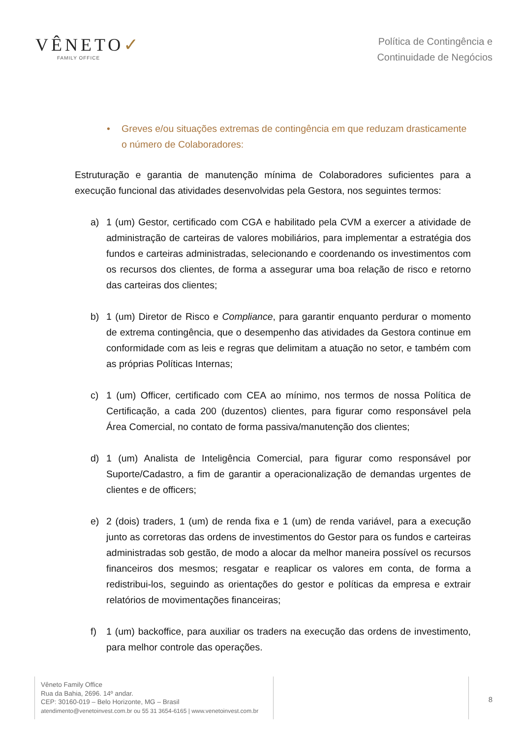VÊNETO✓
FAMILY OFFICE
Política de Contingência e
Continuidade de Negócios
• Greves e/ou situações extremas de contingência em que reduzam drasticamente o número de Colaboradores:
Estruturação e garantia de manutenção mínima de Colaboradores suficientes para a execução funcional das atividades desenvolvidas pela Gestora, nos seguintes termos:
a) 1 (um) Gestor, certificado com CGA e habilitado pela CVM a exercer a atividade de administração de carteiras de valores mobiliários, para implementar a estratégia dos fundos e carteiras administradas, selecionando e coordenando os investimentos com os recursos dos clientes, de forma a assegurar uma boa relação de risco e retorno das carteiras dos clientes;
b) 1 (um) Diretor de Risco e Compliance, para garantir enquanto perdurar o momento de extrema contingência, que o desempenho das atividades da Gestora continue em conformidade com as leis e regras que delimitam a atuação no setor, e também com as próprias Políticas Internas;
c) 1 (um) Officer, certificado com CEA ao mínimo, nos termos de nossa Política de Certificação, a cada 200 (duzentos) clientes, para figurar como responsável pela Área Comercial, no contato de forma passiva/manutenção dos clientes;
d) 1 (um) Analista de Inteligência Comercial, para figurar como responsável por Suporte/Cadastro, a fim de garantir a operacionalização de demandas urgentes de clientes e de officers;
e) 2 (dois) traders, 1 (um) de renda fixa e 1 (um) de renda variável, para a execução junto as corretoras das ordens de investimentos do Gestor para os fundos e carteiras administradas sob gestão, de modo a alocar da melhor maneira possível os recursos financeiros dos mesmos; resgatar e reaplicar os valores em conta, de forma a redistribui-los, seguindo as orientações do gestor e políticas da empresa e extrair relatórios de movimentações financeiras;
f) 1 (um) backoffice, para auxiliar os traders na execução das ordens de investimento, para melhor controle das operações.
Vêneto Family Office
Rua da Bahia, 2696. 14º andar.
CEP: 30160-019 – Belo Horizonte, MG – Brasil
atendimento@venetoinvest.com.br ou 55 31 3654-6165 | www.venetoinvest.com.br
8